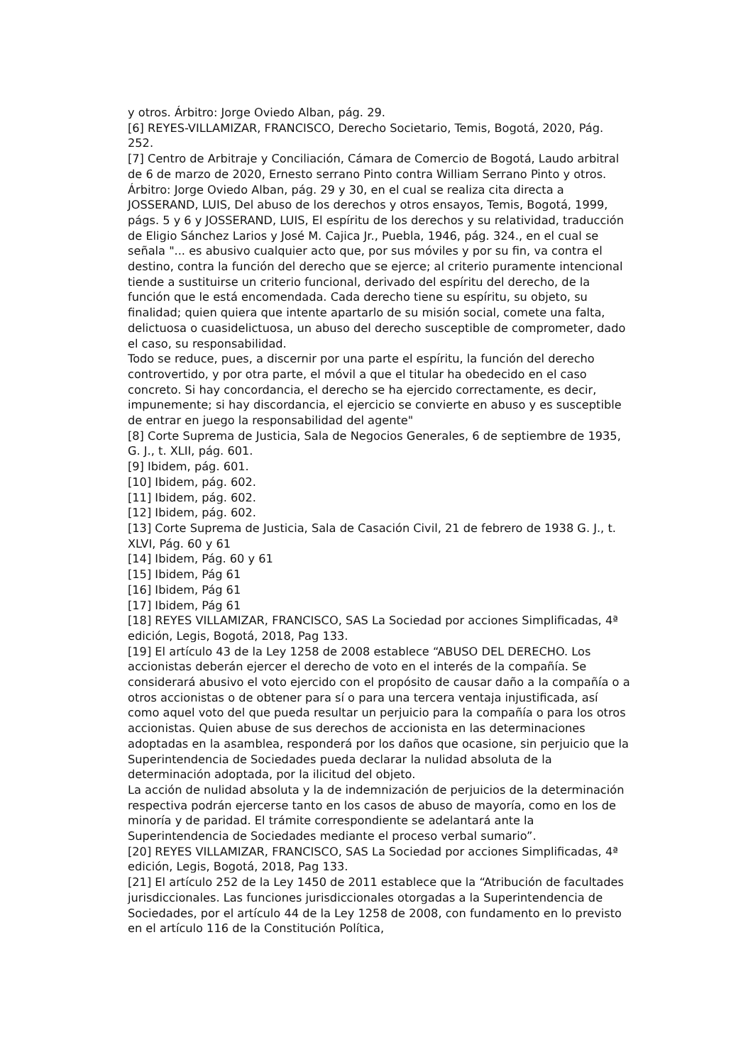y otros. Árbitro: Jorge Oviedo Alban, pág. 29.
[6] REYES-VILLAMIZAR, FRANCISCO, Derecho Societario, Temis, Bogotá, 2020, Pág. 252.
[7] Centro de Arbitraje y Conciliación, Cámara de Comercio de Bogotá, Laudo arbitral de 6 de marzo de 2020, Ernesto serrano Pinto contra William Serrano Pinto y otros. Árbitro: Jorge Oviedo Alban, pág. 29 y 30, en el cual se realiza cita directa a JOSSERAND, LUIS, Del abuso de los derechos y otros ensayos, Temis, Bogotá, 1999, págs. 5 y 6 y JOSSERAND, LUIS, El espíritu de los derechos y su relatividad, traducción de Eligio Sánchez Larios y José M. Cajica Jr., Puebla, 1946, pág. 324., en el cual se señala "... es abusivo cualquier acto que, por sus móviles y por su fin, va contra el destino, contra la función del derecho que se ejerce; al criterio puramente intencional tiende a sustituirse un criterio funcional, derivado del espíritu del derecho, de la función que le está encomendada. Cada derecho tiene su espíritu, su objeto, su finalidad; quien quiera que intente apartarlo de su misión social, comete una falta, delictuosa o cuasidelictuosa, un abuso del derecho susceptible de comprometer, dado el caso, su responsabilidad.
Todo se reduce, pues, a discernir por una parte el espíritu, la función del derecho controvertido, y por otra parte, el móvil a que el titular ha obedecido en el caso concreto. Si hay concordancia, el derecho se ha ejercido correctamente, es decir, impunemente; si hay discordancia, el ejercicio se convierte en abuso y es susceptible de entrar en juego la responsabilidad del agente"
[8] Corte Suprema de Justicia, Sala de Negocios Generales, 6 de septiembre de 1935, G. J., t. XLII, pág. 601.
[9] Ibidem, pág. 601.
[10] Ibidem, pág. 602.
[11] Ibidem, pág. 602.
[12] Ibidem, pág. 602.
[13] Corte Suprema de Justicia, Sala de Casación Civil, 21 de febrero de 1938 G. J., t. XLVI, Pág. 60 y 61
[14] Ibidem, Pág. 60 y 61
[15] Ibidem, Pág 61
[16] Ibidem, Pág 61
[17] Ibidem, Pág 61
[18] REYES VILLAMIZAR, FRANCISCO, SAS La Sociedad por acciones Simplificadas, 4ª edición, Legis, Bogotá, 2018, Pag 133.
[19] El artículo 43 de la Ley 1258 de 2008 establece “ABUSO DEL DERECHO. Los accionistas deberán ejercer el derecho de voto en el interés de la compañía. Se considerará abusivo el voto ejercido con el propósito de causar daño a la compañía o a otros accionistas o de obtener para sí o para una tercera ventaja injustificada, así como aquel voto del que pueda resultar un perjuicio para la compañía o para los otros accionistas. Quien abuse de sus derechos de accionista en las determinaciones adoptadas en la asamblea, responderá por los daños que ocasione, sin perjuicio que la Superintendencia de Sociedades pueda declarar la nulidad absoluta de la determinación adoptada, por la ilicitud del objeto.
La acción de nulidad absoluta y la de indemnización de perjuicios de la determinación respectiva podrán ejercerse tanto en los casos de abuso de mayoría, como en los de minoría y de paridad. El trámite correspondiente se adelantará ante la Superintendencia de Sociedades mediante el proceso verbal sumario”.
[20] REYES VILLAMIZAR, FRANCISCO, SAS La Sociedad por acciones Simplificadas, 4ª edición, Legis, Bogotá, 2018, Pag 133.
[21] El artículo 252 de la Ley 1450 de 2011 establece que la “Atribución de facultades jurisdiccionales. Las funciones jurisdiccionales otorgadas a la Superintendencia de Sociedades, por el artículo 44 de la Ley 1258 de 2008, con fundamento en lo previsto en el artículo 116 de la Constitución Política,